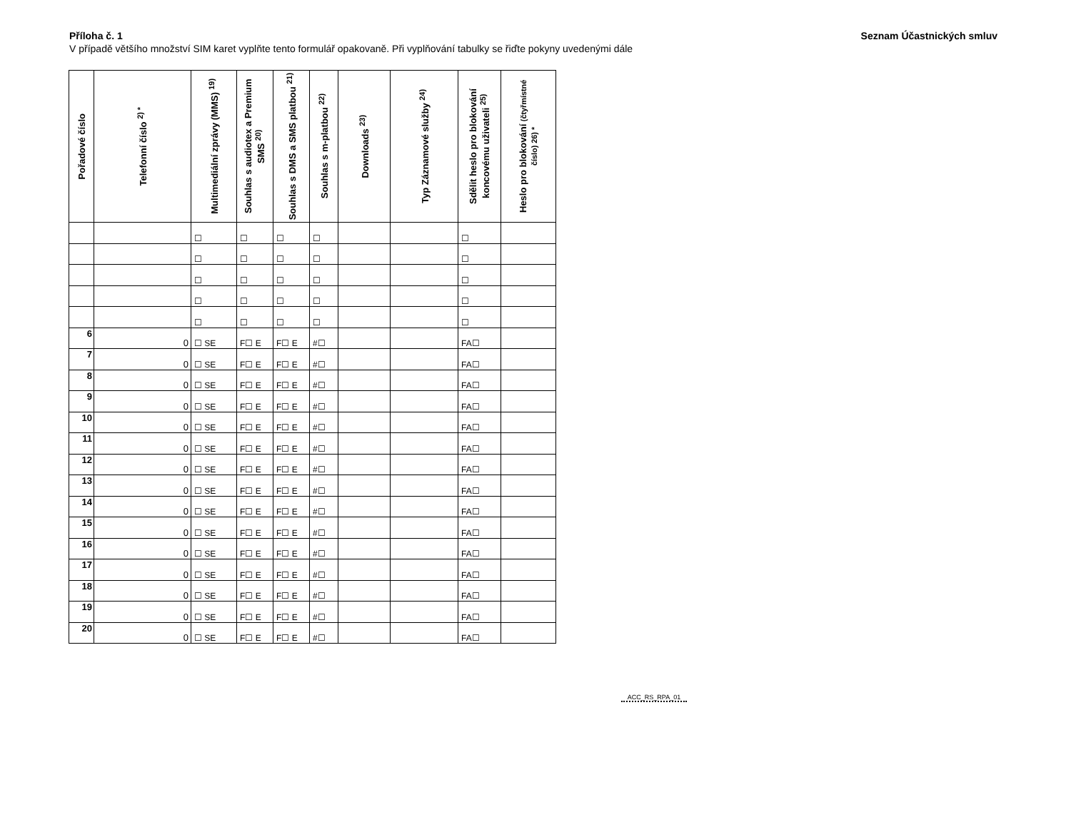Příloha č. 1 Seznam Účastnických smluv
V případě většího množství SIM karet vyplňte tento formulář opakovaně. Při vyplňování tabulky se řiďte pokyny uvedenými dále
| Pořadové číslo | Telefonní číslo <sup>2) *</sup> | Multimediální zprávy (MMS) <sup>19)</sup> | Souhlas s audiotex a Premium SMS <sup>20)</sup> | Souhlas s DMS a SMS platbou <sup>21)</sup> | Souhlas s m-platbou <sup>22)</sup> | Downloads <sup>23)</sup> | Typ Záznamové služby <sup>24)</sup> | Sdělit heslo pro blokování koncovému uživateli <sup>25)</sup> | Heslo pro blokování (čtyřmístné číslo) 26) * |
| --- | --- | --- | --- | --- | --- | --- | --- | --- | --- |
| | | ☐ | ☐ | ☐ | ☐ | | | ☐ | |
| | | ☐ | ☐ | ☐ | ☐ | | | ☐ | |
| | | ☐ | ☐ | ☐ | ☐ | | | ☐ | |
| | | ☐ | ☐ | ☐ | ☐ | | | ☐ | |
| | | ☐ | ☐ | ☐ | ☐ | | | ☐ | |
| 6 | 0 | ☐ SE | F☐ E | F☐ E | #☐ | | | FA☐ | |
| 7 | 0 | ☐ SE | F☐ E | F☐ E | #☐ | | | FA☐ | |
| 8 | 0 | ☐ SE | F☐ E | F☐ E | #☐ | | | FA☐ | |
| 9 | 0 | ☐ SE | F☐ E | F☐ E | #☐ | | | FA☐ | |
| 10 | 0 | ☐ SE | F☐ E | F☐ E | #☐ | | | FA☐ | |
| 11 | 0 | ☐ SE | F☐ E | F☐ E | #☐ | | | FA☐ | |
| 12 | 0 | ☐ SE | F☐ E | F☐ E | #☐ | | | FA☐ | |
| 13 | 0 | ☐ SE | F☐ E | F☐ E | #☐ | | | FA☐ | |
| 14 | 0 | ☐ SE | F☐ E | F☐ E | #☐ | | | FA☐ | |
| 15 | 0 | ☐ SE | F☐ E | F☐ E | #☐ | | | FA☐ | |
| 16 | 0 | ☐ SE | F☐ E | F☐ E | #☐ | | | FA☐ | |
| 17 | 0 | ☐ SE | F☐ E | F☐ E | #☐ | | | FA☐ | |
| 18 | 0 | ☐ SE | F☐ E | F☐ E | #☐ | | | FA☐ | |
| 19 | 0 | ☐ SE | F☐ E | F☐ E | #☐ | | | FA☐ | |
| 20 | 0 | ☐ SE | F☐ E | F☐ E | #☐ | | | FA☐ | |
ACC_RS_RPA_01